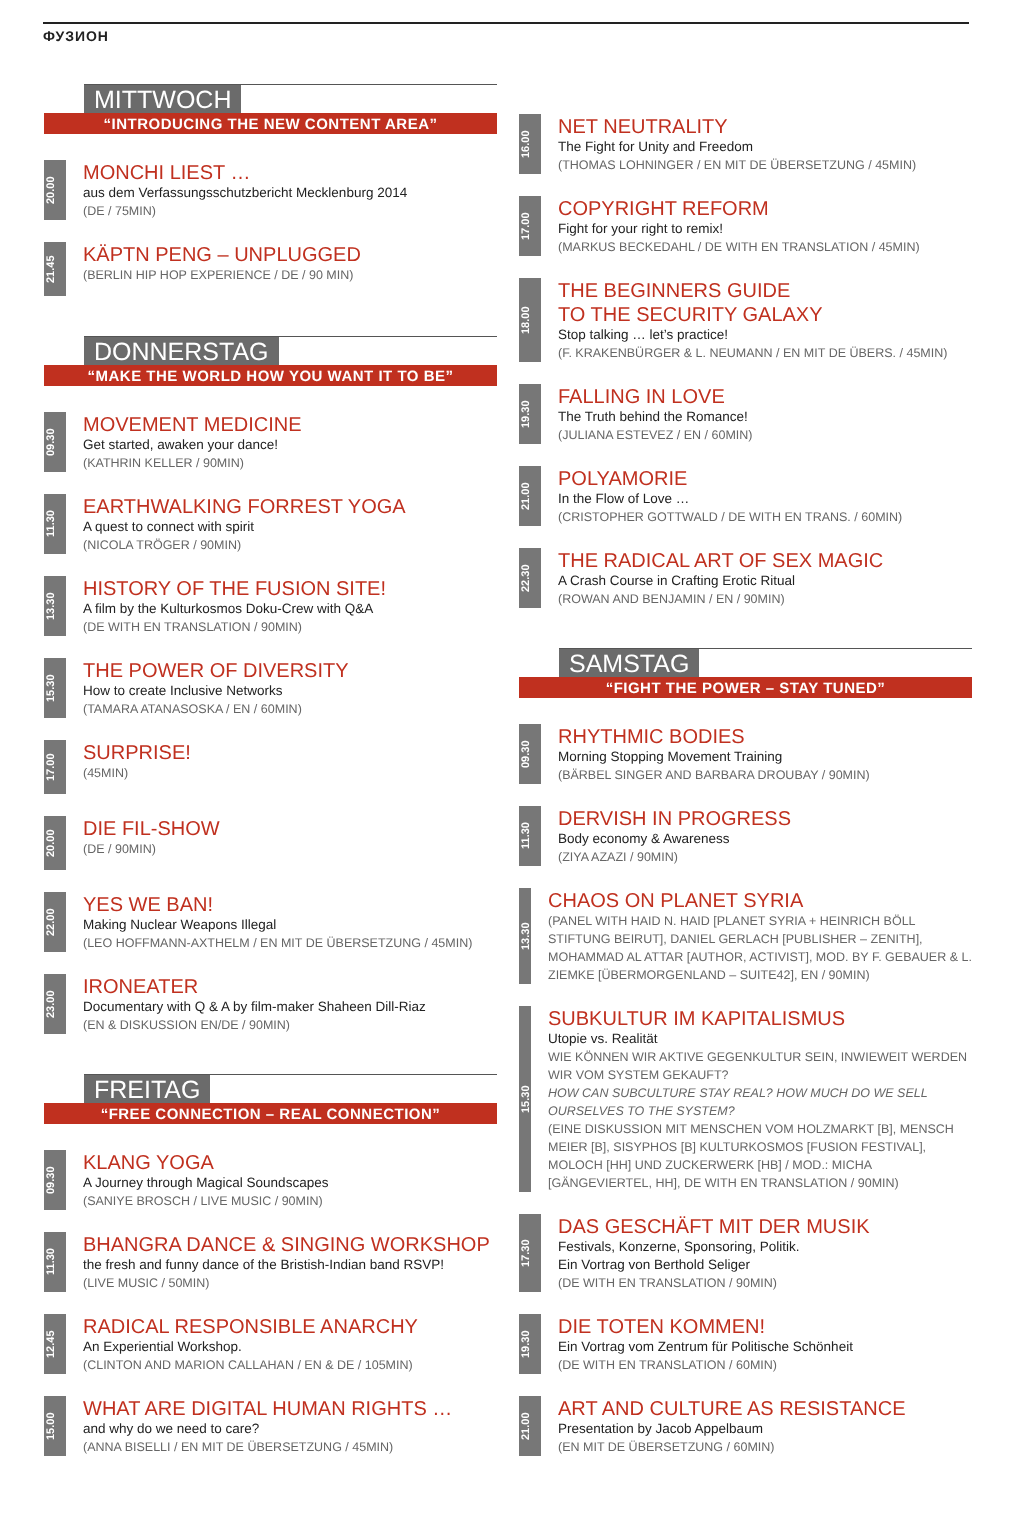ФУЗИОН
MITTWOCH
“INTRODUCING THE NEW CONTENT AREA”
20.00
MONCHI LIEST …
aus dem Verfassungsschutzbericht Mecklenburg 2014
(DE / 75MIN)
21.45
KÄPTN PENG – UNPLUGGED
(BERLIN HIP HOP EXPERIENCE / DE / 90 MIN)
DONNERSTAG
“MAKE THE WORLD HOW YOU WANT IT TO BE”
09.30
MOVEMENT MEDICINE
Get started, awaken your dance!
(KATHRIN KELLER / 90MIN)
11.30
EARTHWALKING FORREST YOGA
A quest to connect with spirit
(NICOLA TRÖGER / 90MIN)
13.30
HISTORY OF THE FUSION SITE!
A film by the Kulturkosmos Doku-Crew with Q&A
(DE WITH EN TRANSLATION / 90MIN)
15.30
THE POWER OF DIVERSITY
How to create Inclusive Networks
(TAMARA ATANASOSKA / EN / 60MIN)
17.00
SURPRISE!
(45MIN)
20.00
DIE FIL-SHOW
(DE / 90MIN)
22.00
YES WE BAN!
Making Nuclear Weapons Illegal
(LEO HOFFMANN-AXTHELM / EN MIT DE ÜBERSETZUNG / 45MIN)
23.00
IRONEATER
Documentary with Q & A by film-maker Shaheen Dill-Riaz
(EN & DISKUSSION EN/DE / 90MIN)
FREITAG
“FREE CONNECTION – REAL CONNECTION”
09.30
KLANG YOGA
A Journey through Magical Soundscapes
(SANIYE BROSCH / LIVE MUSIC / 90MIN)
11.30
BHANGRA DANCE & SINGING WORKSHOP
the fresh and funny dance of the Bristish-Indian band RSVP!
(LIVE MUSIC / 50MIN)
12.45
RADICAL RESPONSIBLE ANARCHY
An Experiential Workshop.
(CLINTON AND MARION CALLAHAN / EN & DE / 105MIN)
15.00
WHAT ARE DIGITAL HUMAN RIGHTS …
and why do we need to care?
(ANNA BISELLI / EN MIT DE ÜBERSETZUNG / 45MIN)
16.00
NET NEUTRALITY
The Fight for Unity and Freedom
(THOMAS LOHNINGER / EN MIT DE ÜBERSETZUNG / 45MIN)
17.00
COPYRIGHT REFORM
Fight for your right to remix!
(MARKUS BECKEDAHL / DE WITH EN TRANSLATION / 45MIN)
18.00
THE BEGINNERS GUIDE
TO THE SECURITY GALAXY
Stop talking … let’s practice!
(F. KRAKENBÜRGER & L. NEUMANN / EN MIT DE ÜBERS. / 45MIN)
19.30
FALLING IN LOVE
The Truth behind the Romance!
(JULIANA ESTEVEZ / EN / 60MIN)
21.00
POLYAMORIE
In the Flow of Love …
(CRISTOPHER GOTTWALD / DE WITH EN TRANS. / 60MIN)
22.30
THE RADICAL ART OF SEX MAGIC
A Crash Course in Crafting Erotic Ritual
(ROWAN AND BENJAMIN / EN / 90MIN)
SAMSTAG
“FIGHT THE POWER – STAY TUNED”
09.30
RHYTHMIC BODIES
Morning Stopping Movement Training
(BÄRBEL SINGER AND BARBARA DROUBAY / 90MIN)
11.30
DERVISH IN PROGRESS
Body economy & Awareness
(ZIYA AZAZI / 90MIN)
13.30
CHAOS ON PLANET SYRIA
(PANEL WITH HAID N. HAID [PLANET SYRIA + HEINRICH BÖLL STIFTUNG BEIRUT], DANIEL GERLACH [PUBLISHER – ZENITH], MOHAMMAD AL ATTAR [AUTHOR, ACTIVIST], MOD. BY F. GEBAUER & L. ZIEMKE [ÜBERMORGENLAND – SUITE42], EN / 90MIN)
15.30
SUBKULTUR IM KAPITALISMUS
Utopie vs. Realität
WIE KÖNNEN WIR AKTIVE GEGENKULTUR SEIN, INWIEWEIT WERDEN WIR VOM SYSTEM GEKAUFT?
HOW CAN SUBCULTURE STAY REAL? HOW MUCH DO WE SELL OURSELVES TO THE SYSTEM?
(EINE DISKUSSION MIT MENSCHEN VOM HOLZMARKT [B], MENSCH MEIER [B], SISYPHOS [B] KULTURKOSMOS [FUSION FESTIVAL], MOLOCH [HH] UND ZUCKERWERK [HB] / MOD.: MICHA [GÄNGEVIERTEL, HH], DE WITH EN TRANSLATION / 90MIN)
17.30
DAS GESCHÄFT MIT DER MUSIK
Festivals, Konzerne, Sponsoring, Politik.
Ein Vortrag von Berthold Seliger
(DE WITH EN TRANSLATION / 90MIN)
19.30
DIE TOTEN KOMMEN!
Ein Vortrag vom Zentrum für Politische Schönheit
(DE WITH EN TRANSLATION / 60MIN)
21.00
ART AND CULTURE AS RESISTANCE
Presentation by Jacob Appelbaum
(EN MIT DE ÜBERSETZUNG / 60MIN)